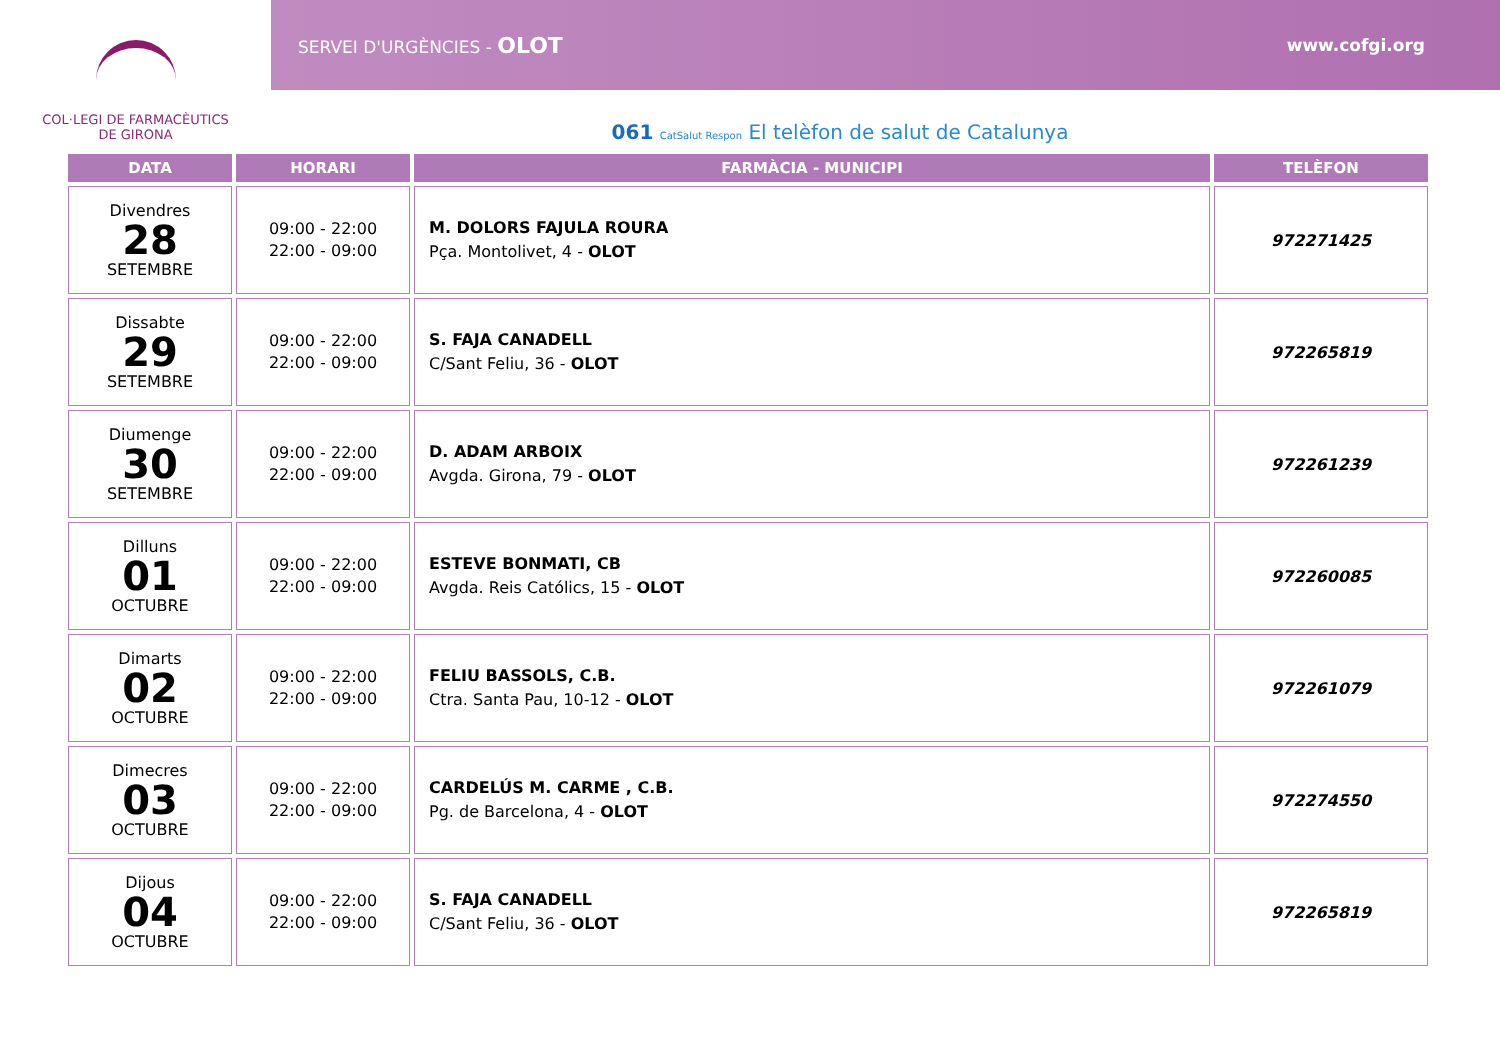COL·LEGI DE FARMACÈUTICS
DE GIRONA
SERVEI D'URGÈNCIES - OLOT www.cofgi.org
061 CatSalut Respon El telèfon de salut de Catalunya
| DATA | HORARI | FARMÀCIA - MUNICIPI | TELÈFON |
| --- | --- | --- | --- |
| Divendres 28 SETEMBRE | 09:00 - 22:00 22:00 - 09:00 | M. DOLORS FAJULA ROURA Pça. Montolivet, 4 - OLOT | 972271425 |
| Dissabte 29 SETEMBRE | 09:00 - 22:00 22:00 - 09:00 | S. FAJA CANADELL C/Sant Feliu, 36 - OLOT | 972265819 |
| Diumenge 30 SETEMBRE | 09:00 - 22:00 22:00 - 09:00 | D. ADAM ARBOIX Avgda. Girona, 79 - OLOT | 972261239 |
| Dilluns 01 OCTUBRE | 09:00 - 22:00 22:00 - 09:00 | ESTEVE BONMATI, CB Avgda. Reis Católics, 15 - OLOT | 972260085 |
| Dimarts 02 OCTUBRE | 09:00 - 22:00 22:00 - 09:00 | FELIU BASSOLS, C.B. Ctra. Santa Pau, 10-12 - OLOT | 972261079 |
| Dimecres 03 OCTUBRE | 09:00 - 22:00 22:00 - 09:00 | CARDELÚS M. CARME , C.B. Pg. de Barcelona, 4 - OLOT | 972274550 |
| Dijous 04 OCTUBRE | 09:00 - 22:00 22:00 - 09:00 | S. FAJA CANADELL C/Sant Feliu, 36 - OLOT | 972265819 |